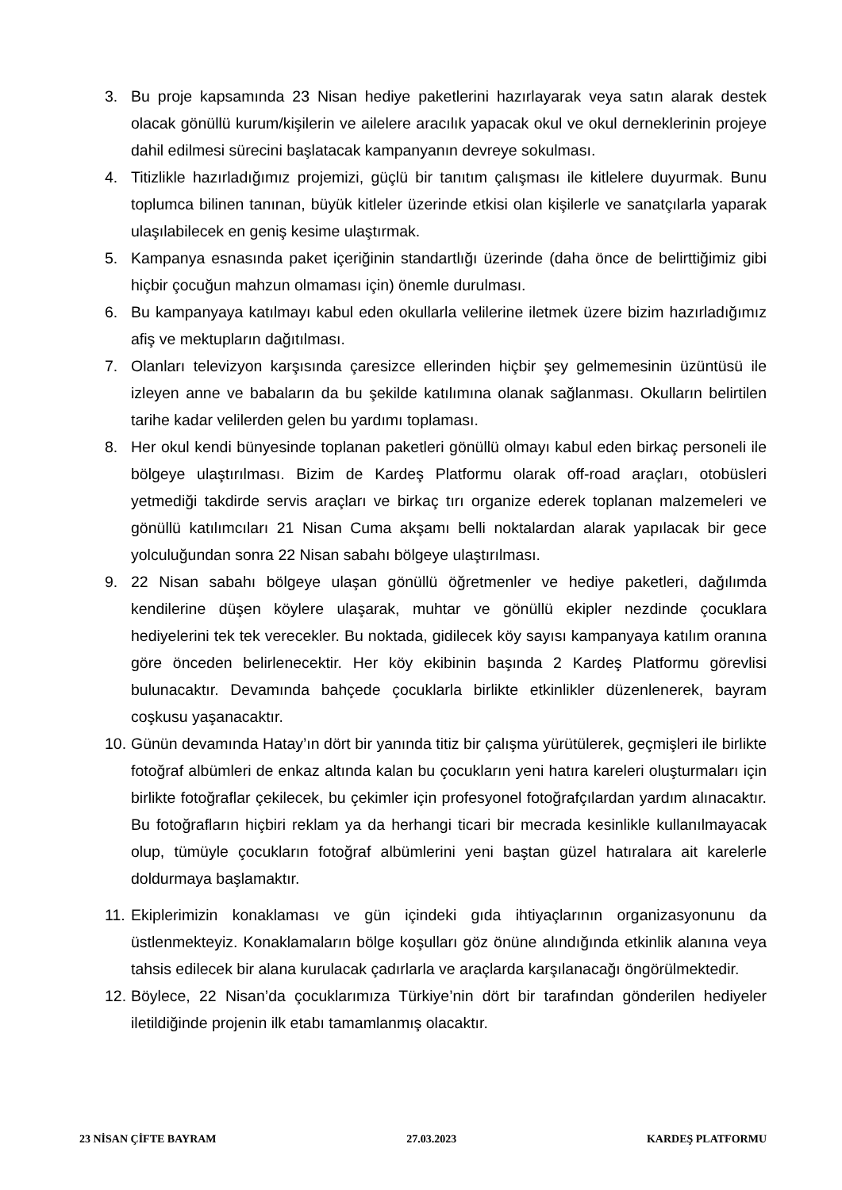3. Bu proje kapsamında 23 Nisan hediye paketlerini hazırlayarak veya satın alarak destek olacak gönüllü kurum/kişilerin ve ailelere aracılık yapacak okul ve okul derneklerinin projeye dahil edilmesi sürecini başlatacak kampanyanın devreye sokulması.
4. Titizlikle hazırladığımız projemizi, güçlü bir tanıtım çalışması ile kitlelere duyurmak. Bunu toplumca bilinen tanınan, büyük kitleler üzerinde etkisi olan kişilerle ve sanatçılarla yaparak ulaşılabilecek en geniş kesime ulaştırmak.
5. Kampanya esnasında paket içeriğinin standartlığı üzerinde (daha önce de belirttiğimiz gibi hiçbir çocuğun mahzun olmaması için) önemle durulması.
6. Bu kampanyaya katılmayı kabul eden okullarla velilerine iletmek üzere bizim hazırladığımız afiş ve mektupların dağıtılması.
7. Olanları televizyon karşısında çaresizce ellerinden hiçbir şey gelmemesinin üzüntüsü ile izleyen anne ve babaların da bu şekilde katılımına olanak sağlanması. Okulların belirtilen tarihe kadar velilerden gelen bu yardımı toplaması.
8. Her okul kendi bünyesinde toplanan paketleri gönüllü olmayı kabul eden birkaç personeli ile bölgeye ulaştırılması. Bizim de Kardeş Platformu olarak off-road araçları, otobüsleri yetmediği takdirde servis araçları ve birkaç tırı organize ederek toplanan malzemeleri ve gönüllü katılımcıları 21 Nisan Cuma akşamı belli noktalardan alarak yapılacak bir gece yolculuğundan sonra 22 Nisan sabahı bölgeye ulaştırılması.
9. 22 Nisan sabahı bölgeye ulaşan gönüllü öğretmenler ve hediye paketleri, dağılımda kendilerine düşen köylere ulaşarak, muhtar ve gönüllü ekipler nezdinde çocuklara hediyelerini tek tek verecekler. Bu noktada, gidilecek köy sayısı kampanyaya katılım oranına göre önceden belirlenecektir. Her köy ekibinin başında 2 Kardeş Platformu görevlisi bulunacaktır. Devamında bahçede çocuklarla birlikte etkinlikler düzenlenerek, bayram coşkusu yaşanacaktır.
10. Günün devamında Hatay’ın dört bir yanında titiz bir çalışma yürütülerek, geçmişleri ile birlikte fotoğraf albümleri de enkaz altında kalan bu çocukların yeni hatıra kareleri oluşturmaları için birlikte fotoğraflar çekilecek, bu çekimler için profesyonel fotoğrafçılardan yardım alınacaktır. Bu fotoğrafların hiçbiri reklam ya da herhangi ticari bir mecrada kesinlikle kullanılmayacak olup, tümüyle çocukların fotoğraf albümlerini yeni baştan güzel hatıralara ait karelerle doldurmaya başlamaktır.
11. Ekiplerimizin konaklaması ve gün içindeki gıda ihtiyaçlarının organizasyonunu da üstlenmekteyiz. Konaklamaların bölge koşulları göz önüne alındığında etkinlik alanına veya tahsis edilecek bir alana kurulacak çadırlarla ve araçlarda karşılanacağı öngörülmektedir.
12. Böylece, 22 Nisan’da çocuklarımıza Türkiye’nin dört bir tarafından gönderilen hediyeler iletildiğinde projenin ilk etabı tamamlanmış olacaktır.
23 NİSAN ÇİFTE BAYRAM 27.03.2023 KARDEŞ PLATFORMU